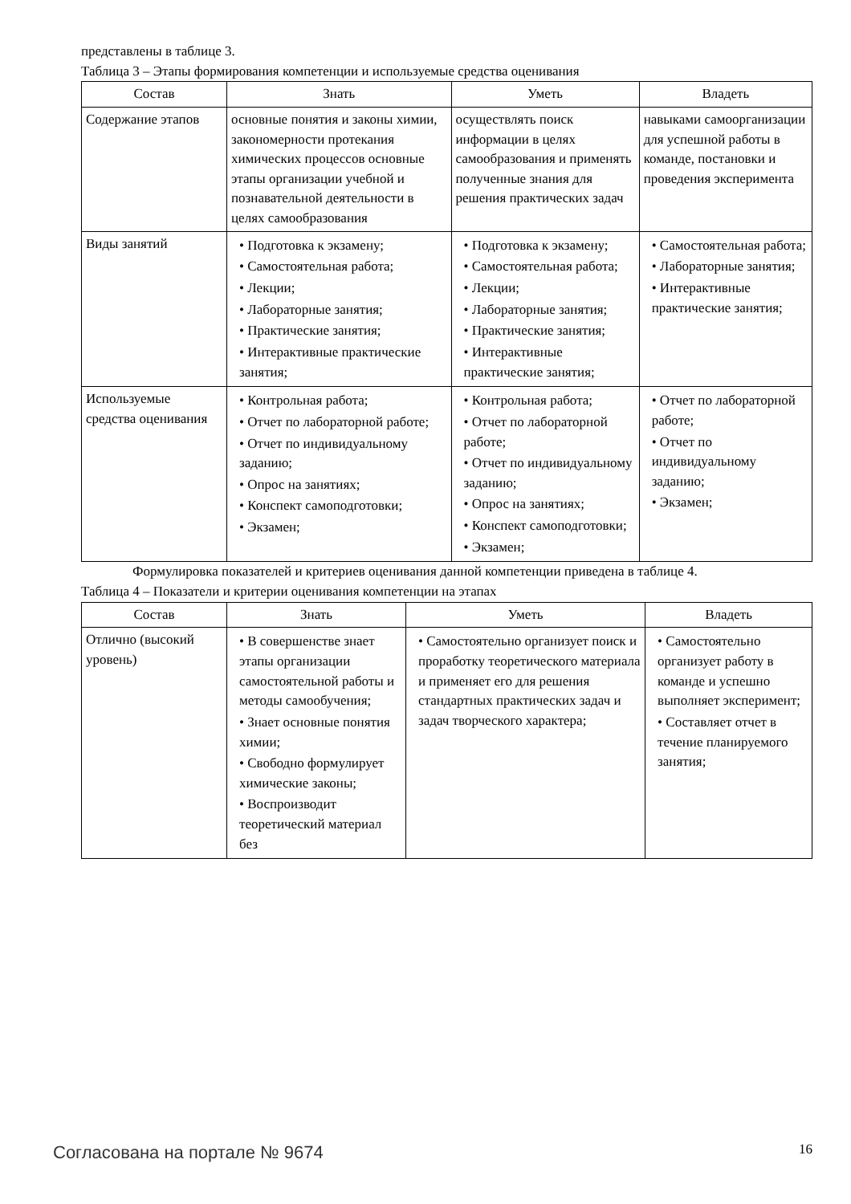представлены в таблице 3.
Таблица 3 – Этапы формирования компетенции и используемые средства оценивания
| Состав | Знать | Уметь | Владеть |
| --- | --- | --- | --- |
| Содержание этапов | основные понятия и законы химии, закономерности протекания химических процессов основные этапы организации учебной и познавательной деятельности в целях самообразования | осуществлять поиск информации в целях самообразования и применять полученные знания для решения практических задач | навыками самоорганизации для успешной работы в команде, постановки и проведения эксперимента |
| Виды занятий | • Подготовка к экзамену; • Самостоятельная работа; • Лекции; • Лабораторные занятия; • Практические занятия; • Интерактивные практические занятия; | • Подготовка к экзамену; • Самостоятельная работа; • Лекции; • Лабораторные занятия; • Практические занятия; • Интерактивные практические занятия; | • Самостоятельная работа; • Лабораторные занятия; • Интерактивные практические занятия; |
| Используемые средства оценивания | • Контрольная работа; • Отчет по лабораторной работе; • Отчет по индивидуальному заданию; • Опрос на занятиях; • Конспект самоподготовки; • Экзамен; | • Контрольная работа; • Отчет по лабораторной работе; • Отчет по индивидуальному заданию; • Опрос на занятиях; • Конспект самоподготовки; • Экзамен; | • Отчет по лабораторной работе; • Отчет по индивидуальному заданию; • Экзамен; |
Формулировка показателей и критериев оценивания данной компетенции приведена в таблице 4.
Таблица 4 – Показатели и критерии оценивания компетенции на этапах
| Состав | Знать | Уметь | Владеть |
| --- | --- | --- | --- |
| Отлично (высокий уровень) | • В совершенстве знает этапы организации самостоятельной работы и методы самообучения; • Знает основные понятия химии; • Свободно формулирует химические законы; • Воспроизводит теоретический материал без | • Самостоятельно организует поиск и проработку теоретического материала и применяет его для решения стандартных практических задач и задач творческого характера; | • Самостоятельно организует работу в команде и успешно выполняет эксперимент; • Составляет отчет в течение планируемого занятия; |
Согласована на портале № 9674 16